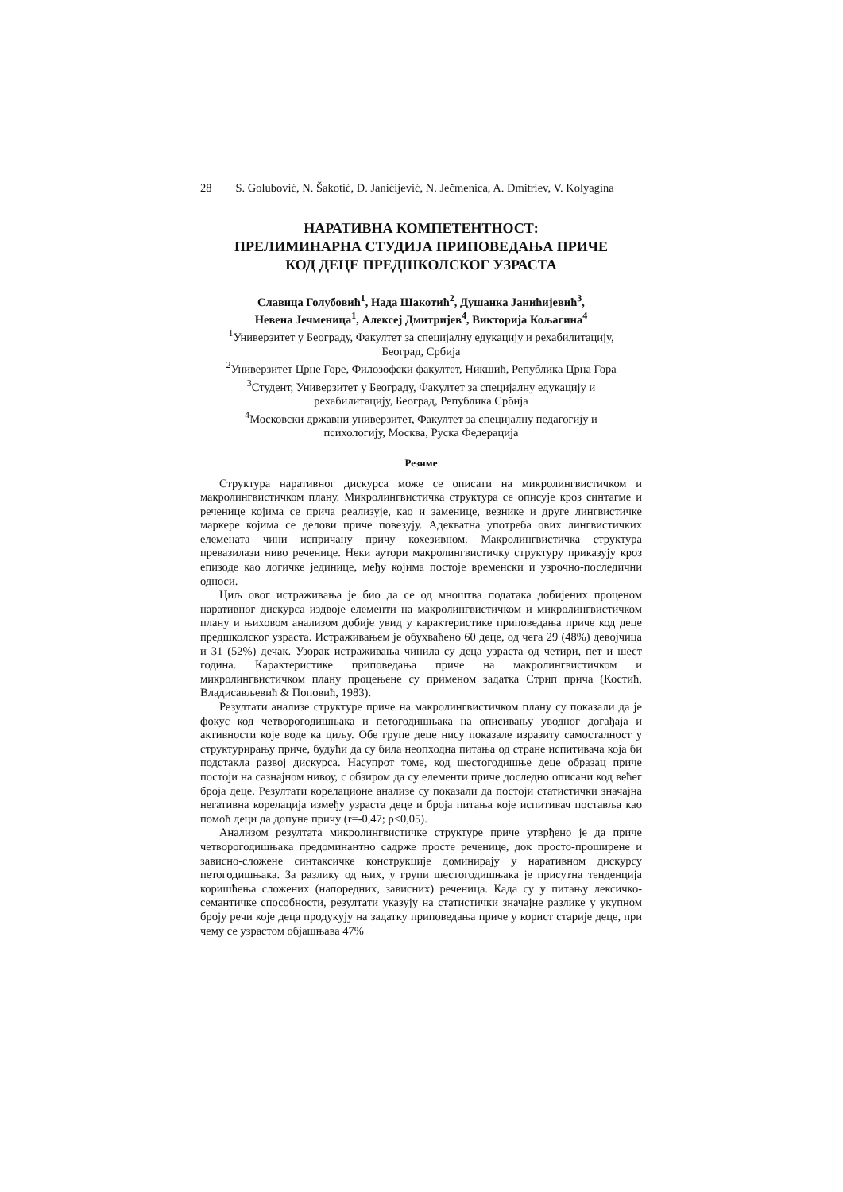28 S. Golubović, N. Šakotić, D. Janićijević, N. Ječmenica, A. Dmitriev, V. Kolyagina
НАРАТИВНА КОМПЕТЕНТНОСТ:
ПРЕЛИМИНАРНА СТУДИЈА ПРИПОВЕДАЊА ПРИЧЕ
КОД ДЕЦЕ ПРЕДШКОЛСКОГ УЗРАСТА
Славица Голубовић<sup>1</sup>, Нада Шакотић<sup>2</sup>, Душанка Јанићијевић<sup>3</sup>,
Невена Јечменица<sup>1</sup>, Алексеј Дмитријев<sup>4</sup>, Викторија Кољагина<sup>4</sup>
<sup>1</sup> Универзитет у Београду, Факултет за специјалну едукацију и рехабилитацију,
Београд, Србија
<sup>2</sup> Универзитет Црне Горе, Филозофски факултет, Никшић, Република Црна Гора
<sup>3</sup> Студент, Универзитет у Београду, Факултет за специјалну едукацију и
рехабилитацију, Београд, Република Србија
<sup>4</sup> Московски државни универзитет, Факултет за специјалну педагогију и
психологију, Москва, Руска Федерација
Резиме
Структура наративног дискурса може се описати на микролингвистичком и макролингвистичком плану. Микролингвистичка структура се описује кроз синтагме и реченице којима се прича реализује, као и заменице, везнике и друге лингвистичке маркере којима се делови приче повезују. Адекватна употреба ових лингвистичких елемената чини испричану причу кохезивном. Макролингвистичка структура превазилази ниво реченице. Неки аутори макролингвистичку структуру приказују кроз епизоде као логичке јединице, међу којима постоје временски и узрочно-последични односи.
Циљ овог истраживања је био да се од мноштва података добијених проценом наративног дискурса издвоје елементи на макролингвистичком и микролингвистичком плану и њиховом анализом добије увид у карактеристике приповедања приче код деце предшколског узраста. Истраживањем је обухваћено 60 деце, од чега 29 (48%) девојчица и 31 (52%) дечак. Узорак истраживања чинила су деца узраста од четири, пет и шест година. Карактеристике приповедања приче на макролингвистичком и микролингвистичком плану процењене су применом задатка Стрип прича (Костић, Владисављевић & Поповић, 1983).
Резултати анализе структуре приче на макролингвистичком плану су показали да је фокус код четворогодишњака и петогодишњака на описивању уводног догађаја и активности које воде ка циљу. Обе групе деце нису показале изразиту самосталност у структурирању приче, будући да су била неопходна питања од стране испитивача која би подстакла развој дискурса. Насупрот томе, код шестогодишње деце образац приче постоји на сазнајном нивоу, с обзиром да су елементи приче доследно описани код већег броја деце. Резултати корелационе анализе су показали да постоји статистички значајна негативна корелација између узраста деце и броја питања које испитивач поставља као помоћ деци да допуне причу (r=-0,47; p<0,05).
Анализом резултата микролингвистичке структуре приче утврђено је да приче четворогодишњака предоминантно садрже просте реченице, док просто-проширене и зависно-сложене синтаксичке конструкције доминирају у наративном дискурсу петогодишњака. За разлику од њих, у групи шестогодишњака је присутна тенденција коришћења сложених (напоредних, зависних) реченица. Када су у питању лексичко-семантичке способности, резултати указују на статистички значајне разлике у укупном броју речи које деца продукују на задатку приповедања приче у корист старије деце, при чему се узрастом објашњава 47%